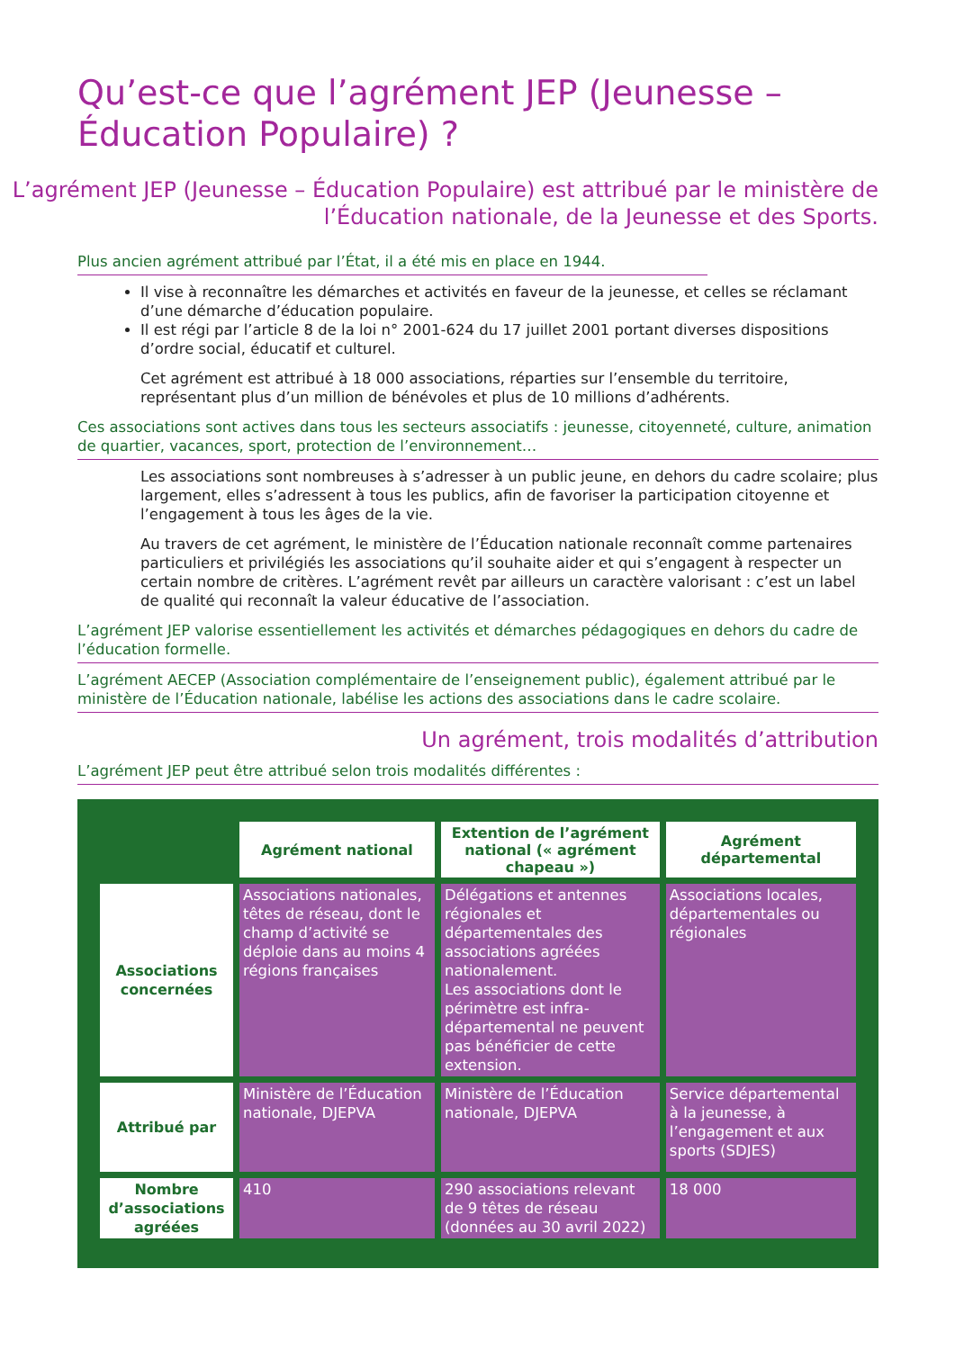Qu’est-ce que l’agrément JEP (Jeunesse – Éducation Populaire) ?
L’agrément JEP (Jeunesse – Éducation Populaire) est attribué par le ministère de l’Éducation nationale, de la Jeunesse et des Sports.
Plus ancien agrément attribué par l’État, il a été mis en place en 1944.
Il vise à reconnaître les démarches et activités en faveur de la jeunesse, et celles se réclamant d’une démarche d’éducation populaire.
Il est régi par l’article 8 de la loi n° 2001-624 du 17 juillet 2001 portant diverses dispositions d’ordre social, éducatif et culturel.
Cet agrément est attribué à 18 000 associations, réparties sur l’ensemble du territoire, représentant plus d’un million de bénévoles et plus de 10 millions d’adhérents.
Ces associations sont actives dans tous les secteurs associatifs : jeunesse, citoyenneté, culture, animation de quartier, vacances, sport, protection de l’environnement…
Les associations sont nombreuses à s’adresser à un public jeune, en dehors du cadre scolaire; plus largement, elles s’adressent à tous les publics, afin de favoriser la participation citoyenne et l’engagement à tous les âges de la vie.
Au travers de cet agrément, le ministère de l’Éducation nationale reconnaît comme partenaires particuliers et privilégiés les associations qu’il souhaite aider et qui s’engagent à respecter un certain nombre de critères. L’agrément revêt par ailleurs un caractère valorisant : c’est un label de qualité qui reconnaît la valeur éducative de l’association.
L’agrément JEP valorise essentiellement les activités et démarches pédagogiques en dehors du cadre de l’éducation formelle.
L’agrément AECEP (Association complémentaire de l’enseignement public), également attribué par le ministère de l’Éducation nationale, labélise les actions des associations dans le cadre scolaire.
Un agrément, trois modalités d’attribution
L’agrément JEP peut être attribué selon trois modalités différentes :
| | Agrément national | Extention de l’agrément national (« agrément chapeau ») | Agrément départemental |
| Associations concernées | Associations nationales, têtes de réseau, dont le champ d’activité se déploie dans au moins 4 régions françaises | Délégations et antennes régionales et départementales des associations agréées nationalement. Les associations dont le périmètre est infra-départemental ne peuvent pas bénéficier de cette extension. | Associations locales, départementales ou régionales |
| Attribué par | Ministère de l’Éducation nationale, DJEPVA | Ministère de l’Éducation nationale, DJEPVA | Service départemental à la jeunesse, à l’engagement et aux sports (SDJES) |
| Nombre d’associations agréées | 410 | 290 associations relevant de 9 têtes de réseau (données au 30 avril 2022) | 18 000 |